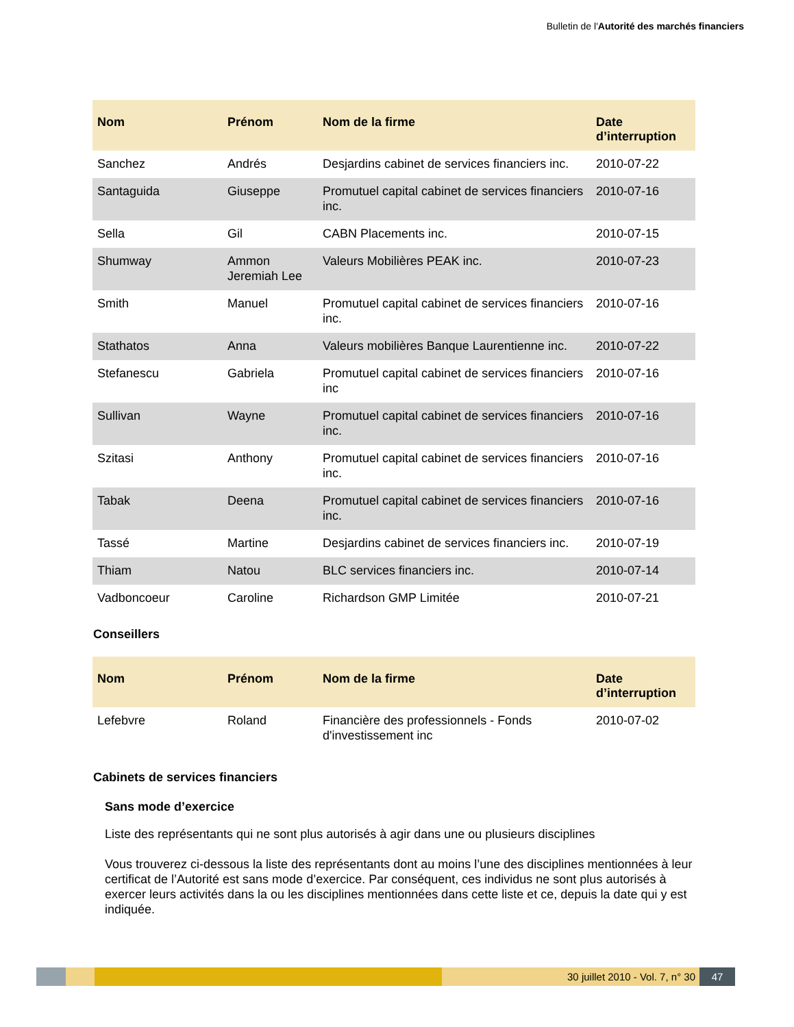Bulletin de l'Autorité des marchés financiers
| Nom | Prénom | Nom de la firme | Date d’interruption |
| --- | --- | --- | --- |
| Sanchez | Andrés | Desjardins cabinet de services financiers inc. | 2010-07-22 |
| Santaguida | Giuseppe | Promutuel capital cabinet de services financiers inc. | 2010-07-16 |
| Sella | Gil | CABN Placements inc. | 2010-07-15 |
| Shumway | Ammon Jeremiah Lee | Valeurs Mobilières PEAK inc. | 2010-07-23 |
| Smith | Manuel | Promutuel capital cabinet de services financiers inc. | 2010-07-16 |
| Stathatos | Anna | Valeurs mobilières Banque Laurentienne inc. | 2010-07-22 |
| Stefanescu | Gabriela | Promutuel capital cabinet de services financiers inc | 2010-07-16 |
| Sullivan | Wayne | Promutuel capital cabinet de services financiers inc. | 2010-07-16 |
| Szitasi | Anthony | Promutuel capital cabinet de services financiers inc. | 2010-07-16 |
| Tabak | Deena | Promutuel capital cabinet de services financiers inc. | 2010-07-16 |
| Tassé | Martine | Desjardins cabinet de services financiers inc. | 2010-07-19 |
| Thiam | Natou | BLC services financiers inc. | 2010-07-14 |
| Vadboncoeur | Caroline | Richardson GMP Limitée | 2010-07-21 |
Conseillers
| Nom | Prénom | Nom de la firme | Date d’interruption |
| --- | --- | --- | --- |
| Lefebvre | Roland | Financière des professionnels - Fonds d'investissement inc | 2010-07-02 |
Cabinets de services financiers
Sans mode d’exercice
Liste des représentants qui ne sont plus autorisés à agir dans une ou plusieurs disciplines
Vous trouverez ci-dessous la liste des représentants dont au moins l’une des disciplines mentionnées à leur certificat de l’Autorité est sans mode d’exercice. Par conséquent, ces individus ne sont plus autorisés à exercer leurs activités dans la ou les disciplines mentionnées dans cette liste et ce, depuis la date qui y est indiquée.
30 juillet 2010 - Vol. 7, n° 30 47